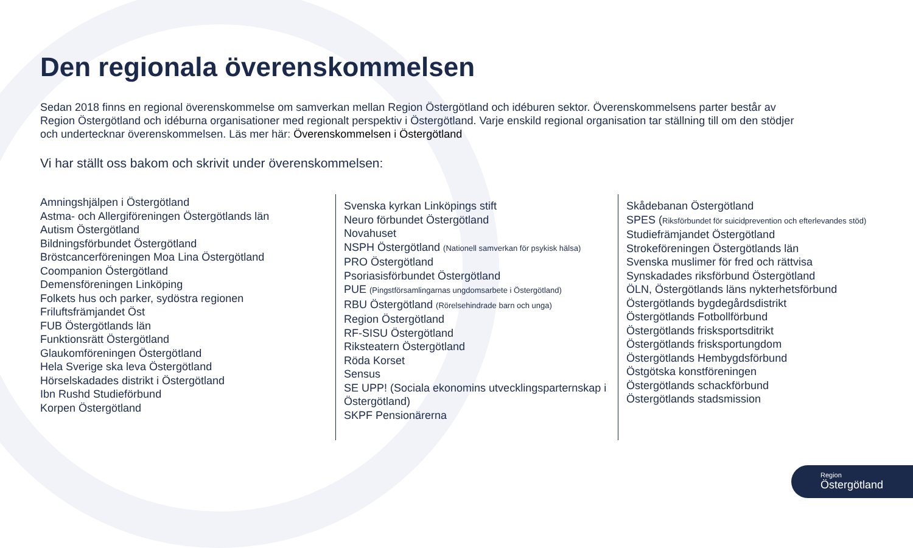Den regionala överenskommelsen
Sedan 2018 finns en regional överenskommelse om samverkan mellan Region Östergötland och idéburen sektor. Överenskommelsens parter består av Region Östergötland och idéburna organisationer med regionalt perspektiv i Östergötland. Varje enskild regional organisation tar ställning till om den stödjer och undertecknar överenskommelsen. Läs mer här: Överenskommelsen i Östergötland
Vi har ställt oss bakom och skrivit under överenskommelsen:
Amningshjälpen i Östergötland
Astma- och Allergiföreningen Östergötlands län
Autism Östergötland
Bildningsförbundet Östergötland
Bröstcancerföreningen Moa Lina Östergötland
Coompanion Östergötland
Demensföreningen Linköping
Folkets hus och parker, sydöstra regionen
Friluftsfrämjandet Öst
FUB Östergötlands län
Funktionsrätt Östergötland
Glaukomföreningen Östergötland
Hela Sverige ska leva Östergötland
Hörselskadades distrikt i Östergötland
Ibn Rushd Studieförbund
Korpen Östergötland
Svenska kyrkan Linköpings stift
Neuro förbundet Östergötland
Novahuset
NSPH Östergötland (Nationell samverkan för psykisk hälsa)
PRO Östergötland
Psoriasisförbundet Östergötland
PUE (Pingstförsamlingarnas ungdomsarbete i Östergötland)
RBU Östergötland (Rörelsehindrade barn och unga)
Region Östergötland
RF-SISU Östergötland
Riksteatern Östergötland
Röda Korset
Sensus
SE UPP! (Sociala ekonomins utvecklingsparternskap i Östergötland)
SKPF Pensionärerna
Skådebanan Östergötland
SPES (Riksförbundet för suicidprevention och efterlevandes stöd)
Studiefrämjandet Östergötland
Strokeföreningen Östergötlands län
Svenska muslimer för fred och rättvisa
Synskadades riksförbund Östergötland
ÖLN, Östergötlands läns nykterhetsförbund
Östergötlands bygdegårdsdistrikt
Östergötlands Fotbollförbund
Östergötlands frisksportsditrikt
Östergötlands frisksportungdom
Östergötlands Hembygdsförbund
Östgötska konstföreningen
Östergötlands schackförbund
Östergötlands stadsmission
Region
Östergötland